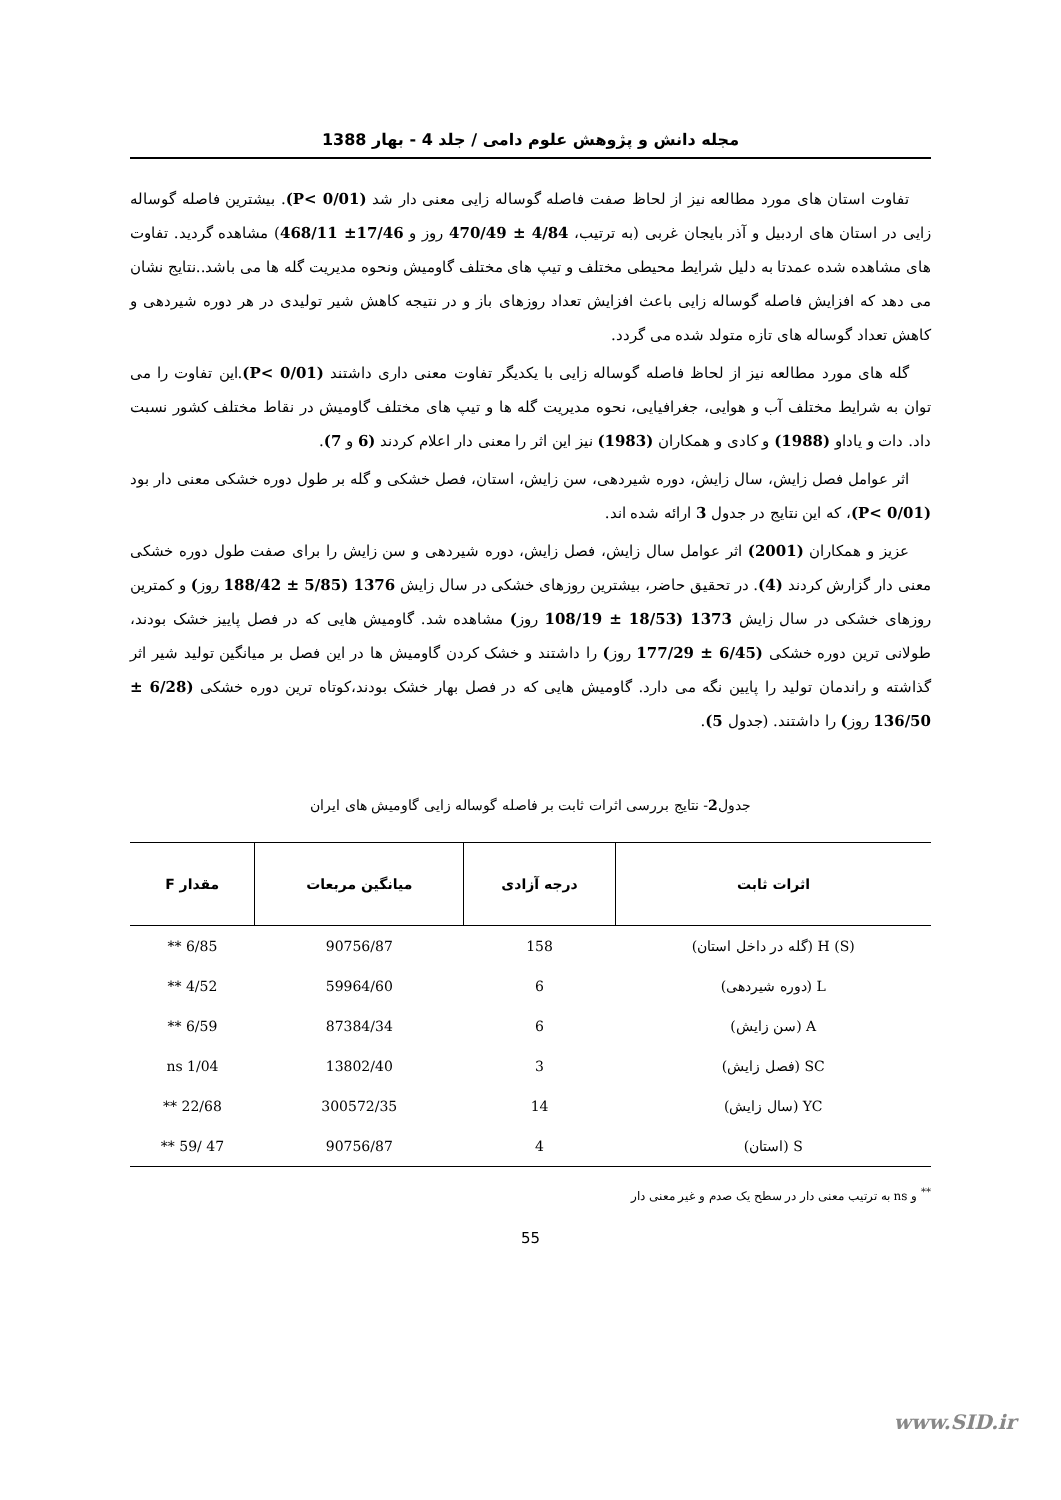مجله دانش و پژوهش علوم دامی / جلد 4 - بهار 1388
تفاوت استان های مورد مطالعه نیز از لحاظ صفت فاصله گوساله زایی معنی دار شد (P< 0/01). بیشترین فاصله گوساله زایی در استان های اردبیل و آذر بایجان غربی (به ترتیب، 4/84 ± 470/49 روز و 17/46± 468/11) مشاهده گردید. تفاوت های مشاهده شده عمدتا به دلیل شرایط محیطی مختلف و تیپ های مختلف گاومیش ونحوه مدیریت گله ها می باشد..نتایج نشان می دهد که افزایش فاصله گوساله زایی باعث افزایش تعداد روزهای باز و در نتیجه کاهش شیر تولیدی در هر دوره شیردهی و کاهش تعداد گوساله های تازه متولد شده می گردد.
گله های مورد مطالعه نیز از لحاظ فاصله گوساله زایی با یکدیگر تفاوت معنی داری داشتند (P< 0/01).این تفاوت را می توان به شرایط مختلف آب و هوایی، جغرافیایی، نحوه مدیریت گله ها و تیپ های مختلف گاومیش در نقاط مختلف کشور نسبت داد. دات و یاداو (1988) و کادی و همکاران (1983) نیز این اثر را معنی دار اعلام کردند (6 و 7).
اثر عوامل فصل زایش، سال زایش، دوره شیردهی، سن زایش، استان، فصل خشکی و گله بر طول دوره خشکی معنی دار بود (P< 0/01)، که این نتایج در جدول 3 ارائه شده اند.
عزیز و همکاران (2001) اثر عوامل سال زایش، فصل زایش، دوره شیردهی و سن زایش را برای صفت طول دوره خشکی معنی دار گزارش کردند (4). در تحقیق حاضر، بیشترین روزهای خشکی در سال زایش 1376 (5/85 ± 188/42 روز) و کمترین روزهای خشکی در سال زایش 1373 (18/53 ± 108/19 روز) مشاهده شد. گاومیش هایی که در فصل پاییز خشک بودند، طولانی ترین دوره خشکی (6/45 ± 177/29 روز) را داشتند و خشک کردن گاومیش ها در این فصل بر میانگین تولید شیر اثر گذاشته و راندمان تولید را پایین نگه می دارد. گاومیش هایی که در فصل بهار خشک بودند،کوتاه ترین دوره خشکی (6/28 ± 136/50 روز) را داشتند. (جدول 5).
جدول2- نتایج بررسی اثرات ثابت بر فاصله گوساله زایی گاومیش های ایران
| اثرات ثابت | درجه آزادی | میانگین مربعات | مقدار F |
| --- | --- | --- | --- |
| H (S) (گله در داخل استان) | 158 | 90756/87 | 6/85 ** |
| L (دوره شیردهی) | 6 | 59964/60 | 4/52 ** |
| A (سن زایش) | 6 | 87384/34 | 6/59 ** |
| SC (فصل زایش) | 3 | 13802/40 | 1/04 ns |
| YC (سال زایش) | 14 | 300572/35 | 22/68 ** |
| S (استان) | 4 | 90756/87 | 47 /59 ** |
<sup>**</sup> و ns به ترتیب معنی دار در سطح یک صدم و غیر معنی دار
55
www.SID.ir